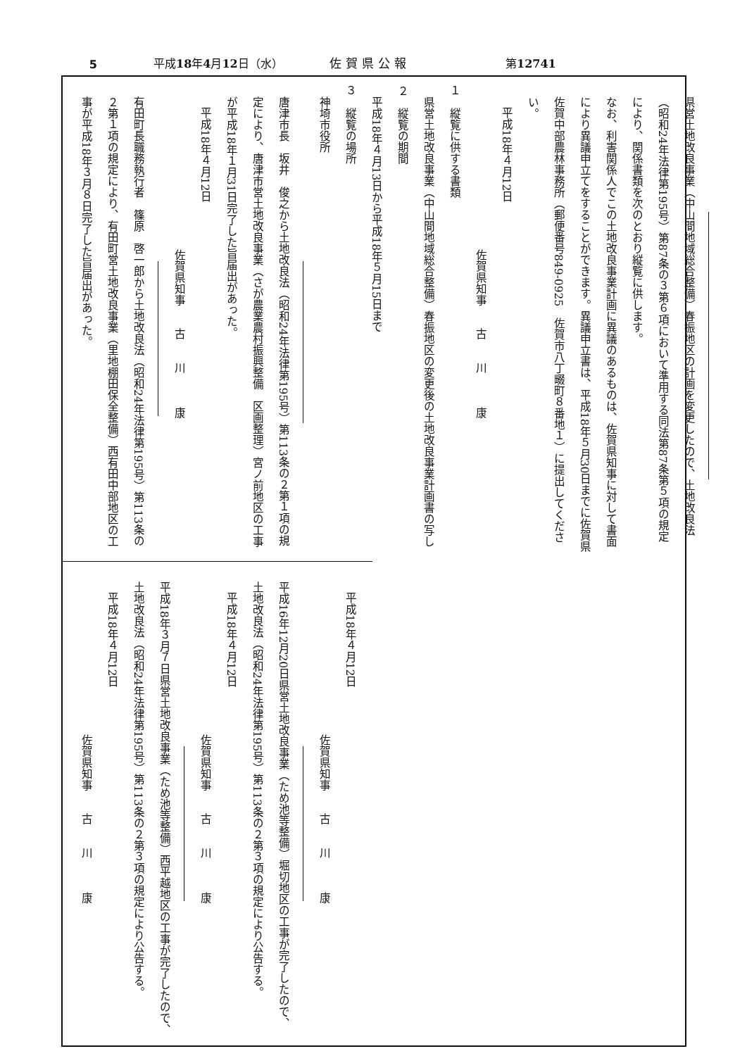5 平成18年4月12日（水） 佐賀県公報 第12741
県営土地改良事業（中山間地域総合整備）春振地区の計画を変更したので、土地改良法（昭和24年法律第195号）第87条の３第６項において準用する同法第87条第５項の規定により、関係書類を次のとおり縦覧に供します。
なお、利害関係人でこの土地改良事業計画に異議のあるものは、佐賀県知事に対して書面により異議申立てをすることができます。異議申立書は、平成18年５月30日までに佐賀県佐賀中部農林事務所（郵便番号849-0925　佐賀市八丁畷町８番地１）に提出してください。
平成18年４月12日
佐賀県知事　　古　　川　　　康
１　縦覧に供する書類
県営土地改良事業（中山間地域総合整備）春振地区の変更後の土地改良事業計画書の写し
２　縦覧の期間
平成18年４月13日から平成18年５月15日まで
３　縦覧の場所
神埼市役所
唐津市長　坂井　俊之から土地改良法（昭和24年法律第195号）第113条の２第１項の規定により、唐津市営土地改良事業（さが農業農村振興整備　区画整理）宮ノ前地区の工事が平成18年１月31日完了した旨届出があった。
平成18年４月12日
佐賀県知事　　古　　川　　　康
有田町長職務執行者　篠原　啓一郎から土地改良法（昭和24年法律第195号）第113条の２第１項の規定により、有田町営土地改良事業（里地棚田保全整備）西有田中部地区の工事が平成18年３月８日完了した旨届出があった。
平成18年４月12日
佐賀県知事　　古　　川　　　康
平成16年12月20日県営土地改良事業（ため池等整備）堀切地区の工事が完了したので、土地改良法（昭和24年法律第195号）第113条の２第３項の規定により公告する。
平成18年４月12日
佐賀県知事　　古　　川　　　康
平成18年３月７日県営土地改良事業（ため池等整備）西平越地区の工事が完了したので、土地改良法（昭和24年法律第195号）第113条の２第３項の規定により公告する。
平成18年４月12日
佐賀県知事　　古　　川　　　康